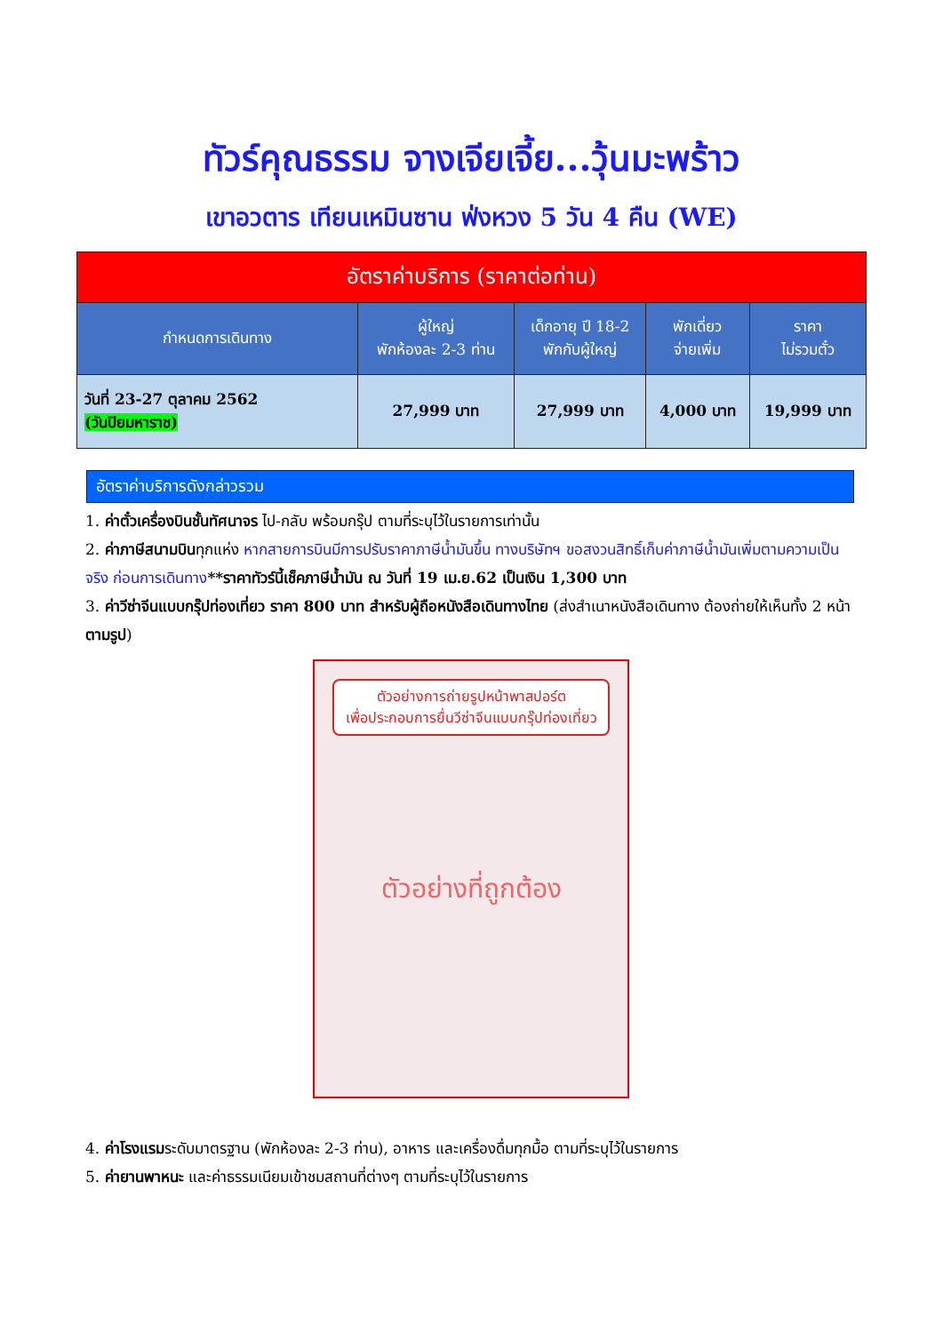ทัวร์คุณธรรม จางเจียเจี้ย...วุ้นมะพร้าว
เขาอวตาร เทียนเหมินซาน ฟ่งหวง 5 วัน 4 คืน (WE)
| อัตราค่าบริการ (ราคาต่อท่าน) | | | | |
| กำหนดการเดินทาง | ผู้ใหญ่ พักห้องละ 2-3 ท่าน | เด็กอายุ ปี 18-2 พักกับผู้ใหญ่ | พักเดี่ยว จ่ายเพิ่ม | ราคา ไม่รวมตั๋ว |
| วันที่ 23-27 ตุลาคม 2562 (วันปิยมหาราช) | 27,999 บาท | 27,999 บาท | 4,000 บาท | 19,999 บาท |
อัตราค่าบริการดังกล่าวรวม
1. ค่าตั๋วเครื่องบินชั้นทัศนาจร ไป-กลับ พร้อมกรุ๊ป ตามที่ระบุไว้ในรายการเท่านั้น
2. ค่าภาษีสนามบินทุกแห่ง หากสายการบินมีการปรับราคาภาษีน้ำมันขึ้น ทางบริษัทฯ ขอสงวนสิทธิ์เก็บค่าภาษีน้ำมันเพิ่มตามความเป็นจริง ก่อนการเดินทาง**ราคาทัวร์นี้เช็คภาษีน้ำมัน ณ วันที่ 19 เม.ย.62 เป็นเงิน 1,300 บาท
3. ค่าวีซ่าจีนแบบกรุ๊ปท่องเที่ยว ราคา 800 บาท สำหรับผู้ถือหนังสือเดินทางไทย (ส่งสำเนาหนังสือเดินทาง ต้องถ่ายให้เห็นทั้ง 2 หน้า ตามรูป)
ตัวอย่างการถ่ายรูปหน้าพาสปอร์ต
เพื่อประกอบการยื่นวีซ่าจีนแบบกรุ๊ปท่องเที่ยว
ตัวอย่างที่ถูกต้อง
4. ค่าโรงแรมระดับมาตรฐาน (พักห้องละ 2-3 ท่าน), อาหาร และเครื่องดื่มทุกมื้อ ตามที่ระบุไว้ในรายการ
5. ค่ายานพาหนะ และค่าธรรมเนียมเข้าชมสถานที่ต่างๆ ตามที่ระบุไว้ในรายการ